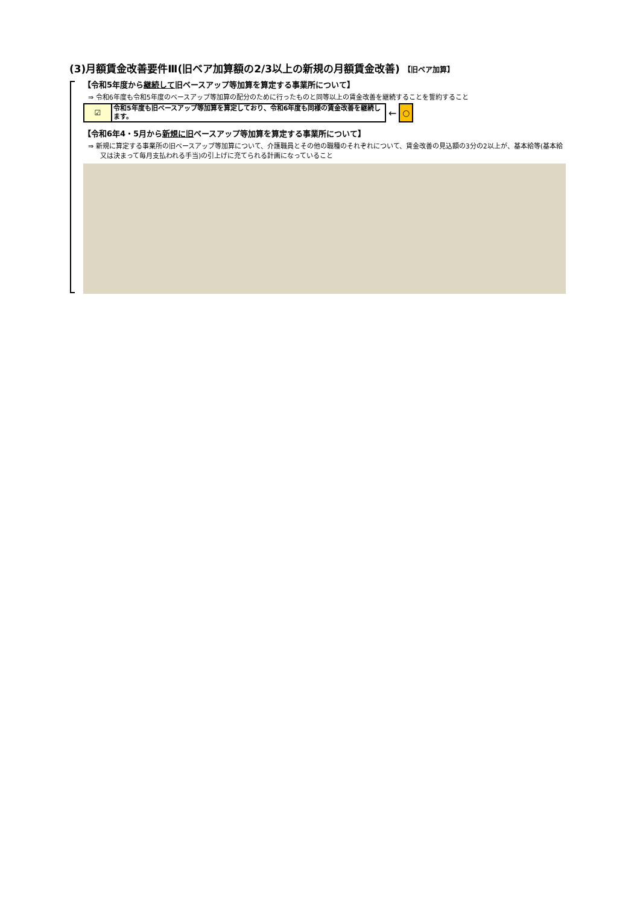(3)月額賃金改善要件Ⅲ(旧ベア加算額の2/3以上の新規の月額賃金改善) 【旧ベア加算】
【令和5年度から継続して旧ベースアップ等加算を算定する事業所について】
⇒ 令和6年度も令和5年度のベースアップ等加算の配分のために行ったものと同等以上の賃金改善を継続することを誓約すること
☑
令和5年度も旧ベースアップ等加算を算定しており、令和6年度も同様の賃金改善を継続します。
←
○
【令和6年4・5月から新規に旧ベースアップ等加算を算定する事業所について】
⇒ 新規に算定する事業所の旧ベースアップ等加算について、介護職員とその他の職種のそれぞれについて、賃金改善の見込額の3分の2以上が、基本給等(基本給又は決まって毎月支払われる手当)の引上げに充てられる計画になっていること